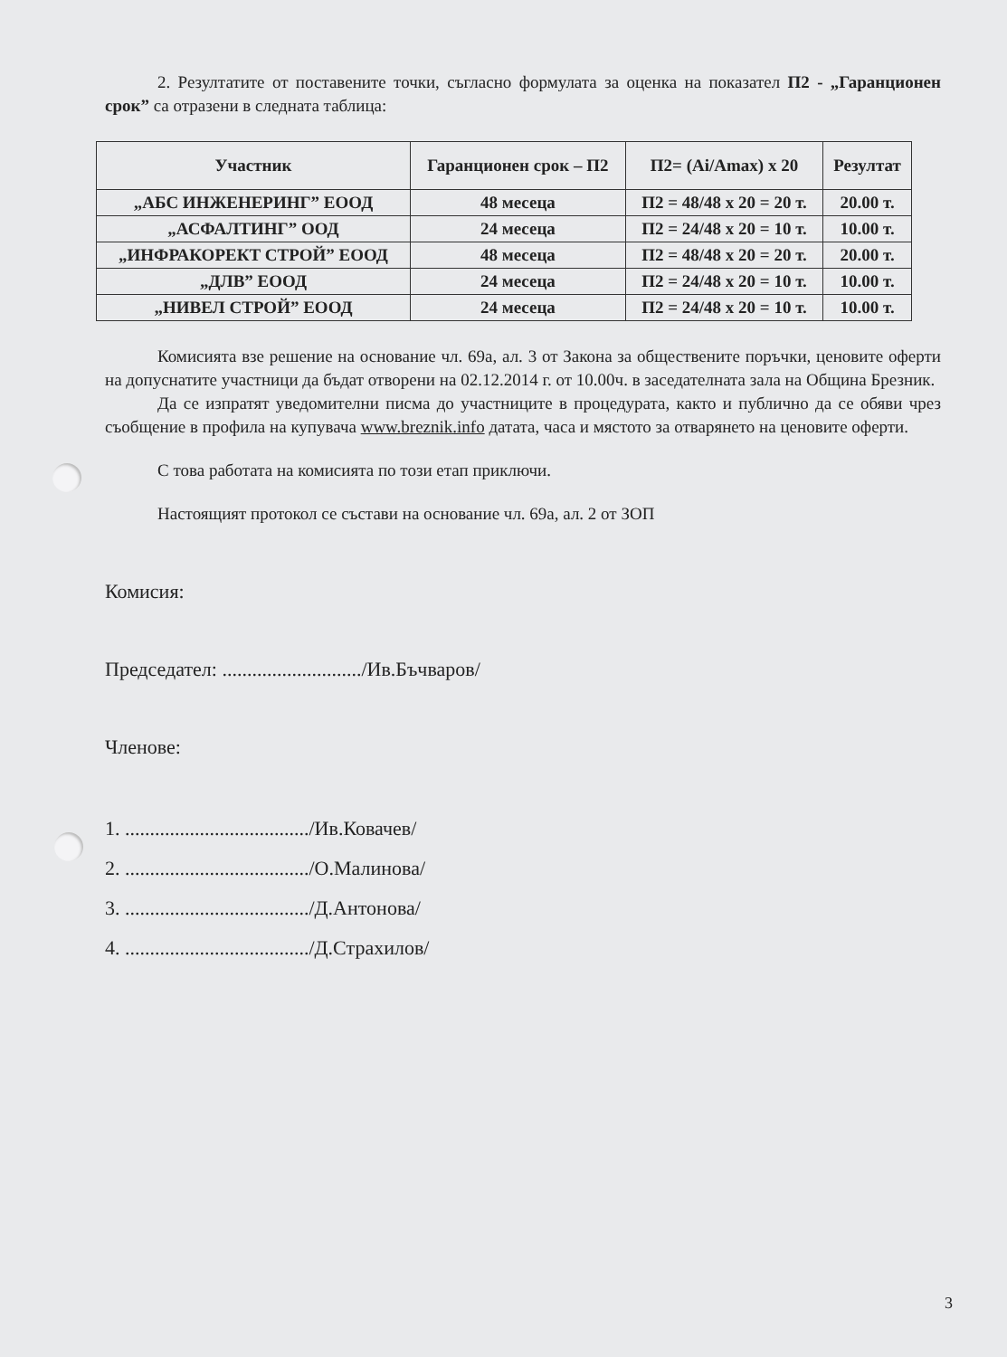2. Резултатите от поставените точки, съгласно формулата за оценка на показател П2 - „Гаранционен срок” са отразени в следната таблица:
| Участник | Гаранционен срок – П2 | П2= (Ai/Amax) x 20 | Резултат |
| --- | --- | --- | --- |
| „АБС ИНЖЕНЕРИНГ” ЕООД | 48 месеца | П2 = 48/48 x 20 = 20 т. | 20.00 т. |
| „АСФАЛТИНГ” ООД | 24 месеца | П2 = 24/48 x 20 = 10 т. | 10.00 т. |
| „ИНФРАКОРЕКТ СТРОЙ” ЕООД | 48 месеца | П2 = 48/48 x 20 = 20 т. | 20.00 т. |
| „ДЛВ” ЕООД | 24 месеца | П2 = 24/48 x 20 = 10 т. | 10.00 т. |
| „НИВЕЛ СТРОЙ” ЕООД | 24 месеца | П2 = 24/48 x 20 = 10 т. | 10.00 т. |
Комисията взе решение на основание чл. 69а, ал. 3 от Закона за обществените поръчки, ценовите оферти на допуснатите участници да бъдат отворени на 02.12.2014 г. от 10.00ч. в заседателната зала на Община Брезник.
Да се изпратят уведомителни писма до участниците в процедурата, както и публично да се обяви чрез съобщение в профила на купувача www.breznik.info датата, часа и мястото за отварянето на ценовите оферти.
С това работата на комисията по този етап приключи.
Настоящият протокол се състави на основание чл. 69а, ал. 2 от ЗОП
Комисия:
Председател: ............................/Ив.Бъчваров/
Членове:
1. ...................................../Ив.Ковачев/
2. ...................................../О.Малинова/
3. ...................................../Д.Антонова/
4. ...................................../Д.Страхилов/
3